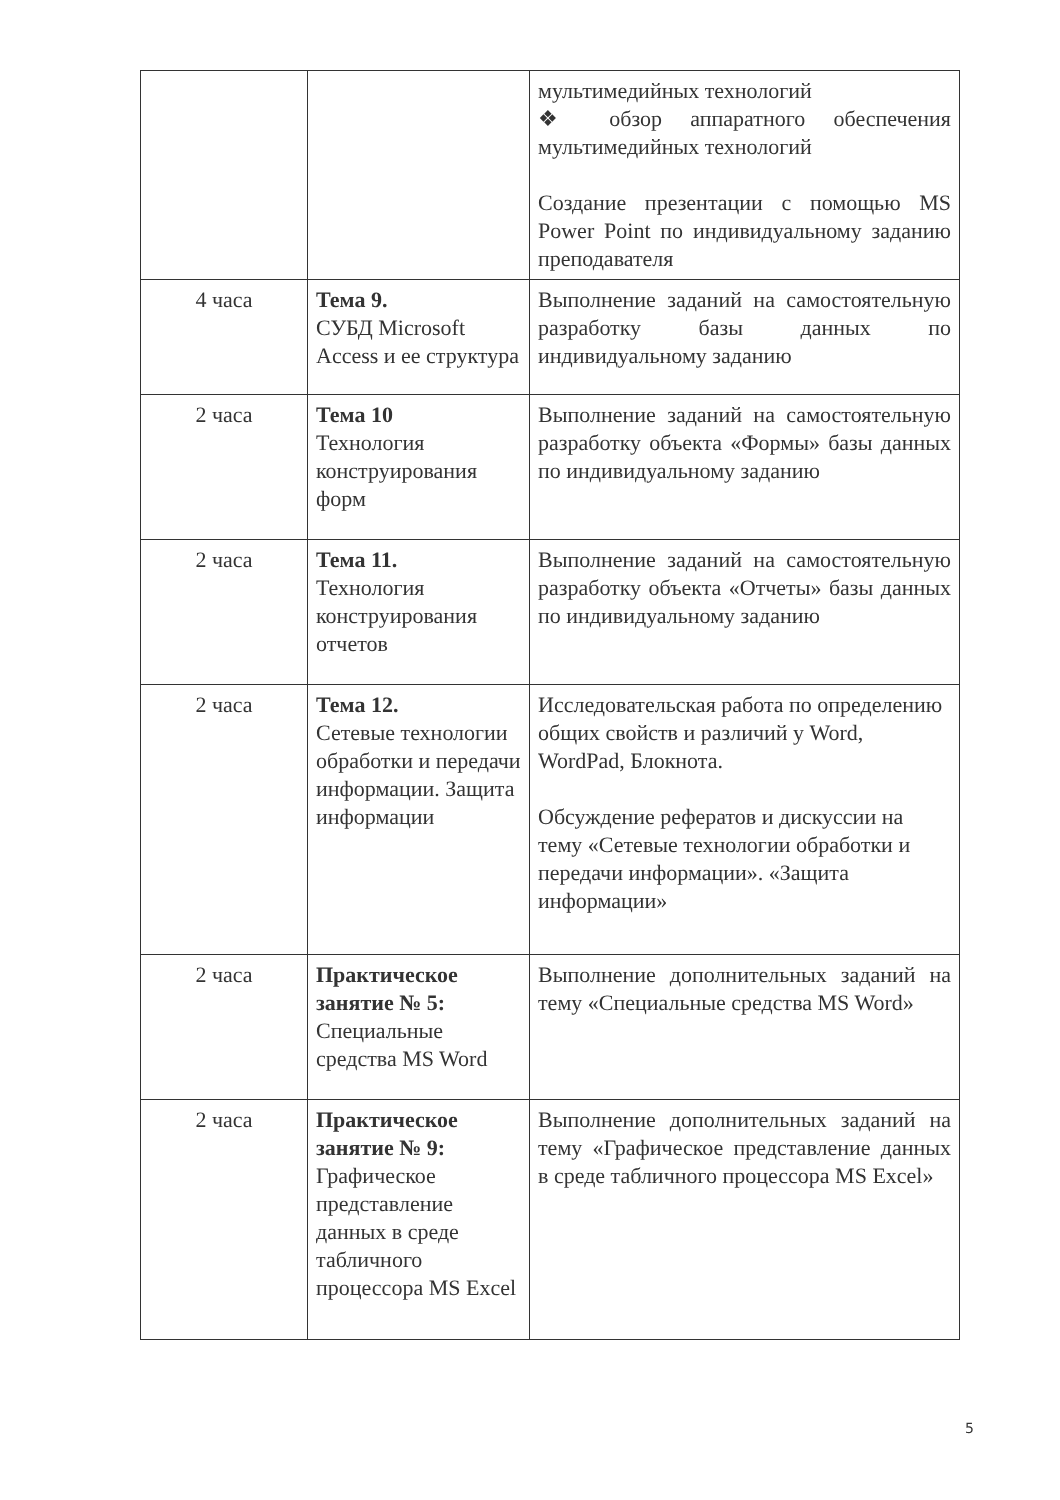| | | мультимедийных технологий ❖ обзор аппаратного обеспечения мультимедийных технологий Создание презентации с помощью MS Power Point по индивидуальному заданию преподавателя |
| 4 часа | Тема 9. СУБД Microsoft Access и ее структура | Выполнение заданий на самостоятельную разработку базы данных по индивидуальному заданию |
| 2 часа | Тема 10 Технология конструирования форм | Выполнение заданий на самостоятельную разработку объекта «Формы» базы данных по индивидуальному заданию |
| 2 часа | Тема 11. Технология конструирования отчетов | Выполнение заданий на самостоятельную разработку объекта «Отчеты» базы данных по индивидуальному заданию |
| 2 часа | Тема 12. Сетевые технологии обработки и передачи информации. Защита информации | Исследовательская работа по определению общих свойств и различий у Word, WordPad, Блокнота. Обсуждение рефератов и дискуссии на тему «Сетевые технологии обработки и передачи информации». «Защита информации» |
| 2 часа | Практическое занятие № 5: Специальные средства MS Word | Выполнение дополнительных заданий на тему «Специальные средства MS Word» |
| 2 часа | Практическое занятие № 9: Графическое представление данных в среде табличного процессора MS Excel | Выполнение дополнительных заданий на тему «Графическое представление данных в среде табличного процессора MS Excel» |
5